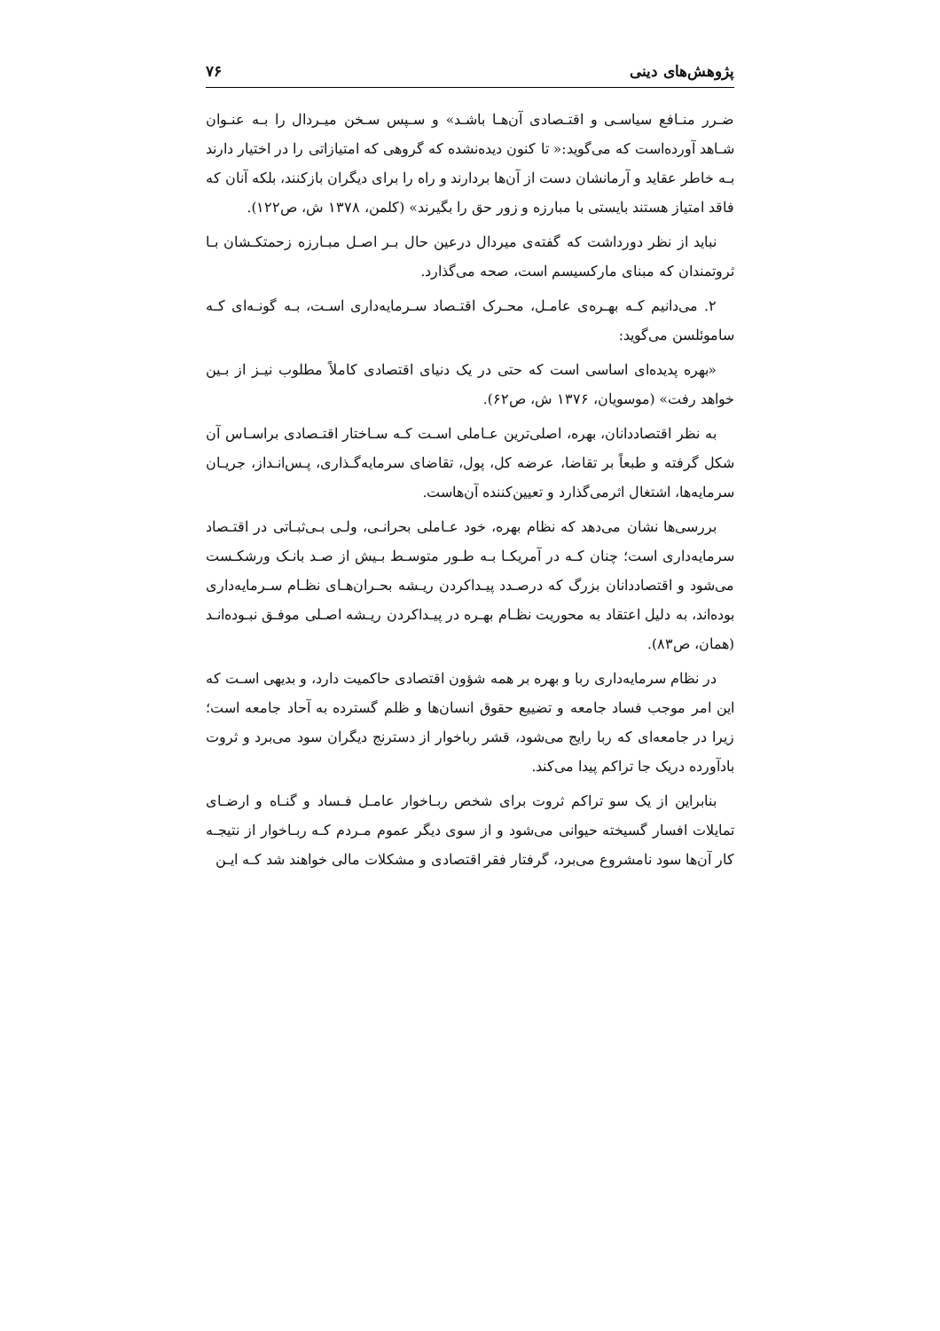پژوهش‌های دینی ۷۶
ضـرر منـافع سیاسـی و اقتـصادی آن‌هـا باشـد» و سـپس سـخن میـردال را بـه عنـوان شـاهد آورده‌است که می‌گوید:« تا کنون دیده‌نشده که گروهی که امتیازاتی را در اختیار دارند بـه خاطر عقاید و آرمانشان دست از آن‌ها بردارند و راه را برای دیگران بازکنند، بلکه آنان که فاقد امتیاز هستند بایستی با مبارزه و زور حق را بگیرند» (کلمن، ۱۳۷۸ ش، ص۱۲۲).
نباید از نظر دورداشت که گفته‌ی میردال درعین حال بـر اصـل مبـارزه زحمتکـشان بـا ثروتمندان که مبنای مارکسیسم است، صحه می‌گذارد.
۲. می‌دانیم کـه بهـره‌ی عامـل، محـرک اقتـصاد سـرمایه‌داری اسـت، بـه گونـه‌ای کـه ساموئلسن می‌گوید:
«بهره پدیده‌ای اساسی است که حتی در یک دنیای اقتصادی کاملاً مطلوب نیـز از بـین خواهد رفت» (موسویان، ۱۳۷۶ ش، ص۶۲).
به نظر اقتصاددانان، بهره، اصلی‌ترین عـاملی اسـت کـه سـاختار اقتـصادی براسـاس آن شکل گرفته و طبعاً بر تقاضا، عرضه کل، پول، تقاضای سرمایه‌گـذاری، پـس‌انـداز، جریـان سرمایه‌ها، اشتغال اثرمی‌گذارد و تعیین‌کننده آن‌هاست.
بررسی‌ها نشان می‌دهد که نظام بهره، خود عـاملی بحرانـی، ولـی بـی‌ثبـاتی در اقتـصاد سرمایه‌داری است؛ چنان کـه در آمریکـا بـه طـور متوسـط بـیش از صـد بانـک ورشکـست می‌شود و اقتصاددانان بزرگ که درصـدد پیـداکردن ریـشه بحـران‌هـای نظـام سـرمایه‌داری بوده‌اند، به دلیل اعتقاد به محوریت نظـام بهـره در پیـداکردن ریـشه اصـلی موفـق نبـوده‌انـد (همان، ص۸۳).
در نظام سرمایه‌داری ربا و بهره بر همه شؤون اقتصادی حاکمیت دارد، و بدیهی اسـت که این امر موجب فساد جامعه و تضییع حقوق انسان‌ها و ظلم گسترده به آحاد جامعه است؛ زیرا در جامعه‌ای که ربا رایج می‌شود، قشر رباخوار از دسترنج دیگران سود می‌برد و ثروت بادآورده دریک جا تراکم پیدا می‌کند.
بنابراین از یک سو تراکم ثروت برای شخص ربـاخوار عامـل فـساد و گنـاه و ارضـای تمایلات افسار گسیخته حیوانی می‌شود و از سوی دیگر عموم مـردم کـه ربـاخوار از نتیجـه کار آن‌ها سود نامشروع می‌برد، گرفتار فقر اقتصادی و مشکلات مالی خواهند شد کـه ایـن